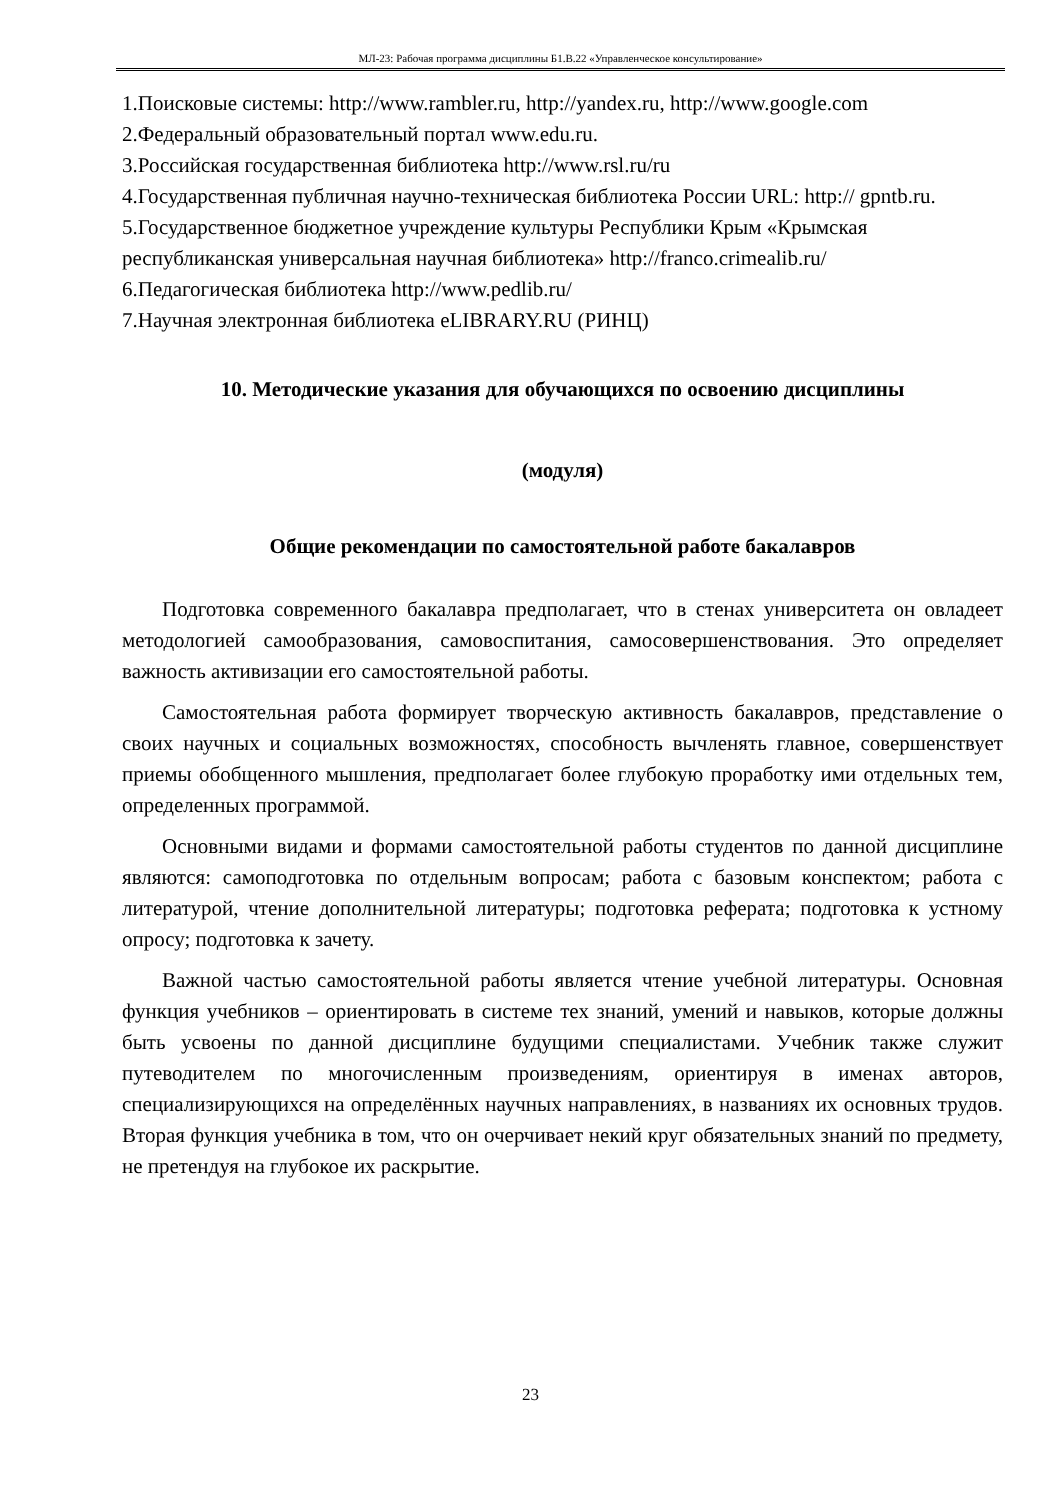МЛ-23: Рабочая программа дисциплины Б1.В.22 «Управленческое консультирование»
1.Поисковые системы: http://www.rambler.ru, http://yandex.ru, http://www.google.com
2.Федеральный образовательный портал www.edu.ru.
3.Российская государственная библиотека http://www.rsl.ru/ru
4.Государственная публичная научно-техническая библиотека России URL: http:// gpntb.ru.
5.Государственное бюджетное учреждение культуры Республики Крым «Крымская республиканская универсальная научная библиотека» http://franco.crimealib.ru/
6.Педагогическая библиотека http://www.pedlib.ru/
7.Научная электронная библиотека eLIBRARY.RU (РИНЦ)
10. Методические указания для обучающихся по освоению дисциплины
(модуля)
Общие рекомендации по самостоятельной работе бакалавров
Подготовка современного бакалавра предполагает, что в стенах университета он овладеет методологией самообразования, самовоспитания, самосовершенствования. Это определяет важность активизации его самостоятельной работы.
Самостоятельная работа формирует творческую активность бакалавров, представление о своих научных и социальных возможностях, способность вычленять главное, совершенствует приемы обобщенного мышления, предполагает более глубокую проработку ими отдельных тем, определенных программой.
Основными видами и формами самостоятельной работы студентов по данной дисциплине являются: самоподготовка по отдельным вопросам; работа с базовым конспектом; работа с литературой, чтение дополнительной литературы; подготовка реферата; подготовка к устному опросу; подготовка к зачету.
Важной частью самостоятельной работы является чтение учебной литературы. Основная функция учебников – ориентировать в системе тех знаний, умений и навыков, которые должны быть усвоены по данной дисциплине будущими специалистами. Учебник также служит путеводителем по многочисленным произведениям, ориентируя в именах авторов, специализирующихся на определённых научных направлениях, в названиях их основных трудов. Вторая функция учебника в том, что он очерчивает некий круг обязательных знаний по предмету, не претендуя на глубокое их раскрытие.
23